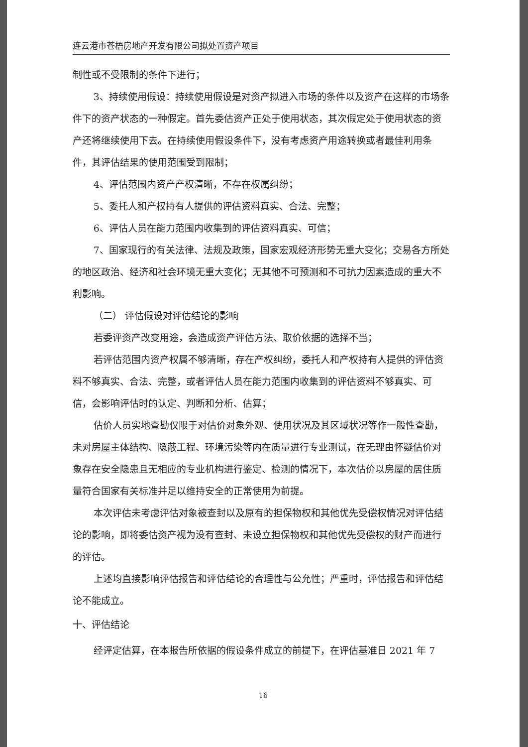连云港市苍梧房地产开发有限公司拟处置资产项目
制性或不受限制的条件下进行；
3、持续使用假设：持续使用假设是对资产拟进入市场的条件以及资产在这样的市场条件下的资产状态的一种假定。首先委估资产正处于使用状态，其次假定处于使用状态的资产还将继续使用下去。在持续使用假设条件下，没有考虑资产用途转换或者最佳利用条件，其评估结果的使用范围受到限制；
4、评估范围内资产产权清晰，不存在权属纠纷；
5、委托人和产权持有人提供的评估资料真实、合法、完整；
6、评估人员在能力范围内收集到的评估资料真实、可信；
7、国家现行的有关法律、法规及政策，国家宏观经济形势无重大变化；交易各方所处的地区政治、经济和社会环境无重大变化；无其他不可预测和不可抗力因素造成的重大不利影响。
（二） 评估假设对评估结论的影响
若委评资产改变用途，会造成资产评估方法、取价依据的选择不当；
若评估范围内资产权属不够清晰，存在产权纠纷，委托人和产权持有人提供的评估资料不够真实、合法、完整，或者评估人员在能力范围内收集到的评估资料不够真实、可信，会影响评估时的认定、判断和分析、估算；
估价人员实地查勘仅限于对估价对象外观、使用状况及其区域状况等作一般性查勘，未对房屋主体结构、隐蔽工程、环境污染等内在质量进行专业测试，在无理由怀疑估价对象存在安全隐患且无相应的专业机构进行鉴定、检测的情况下，本次估价以房屋的居住质量符合国家有关标准并足以维持安全的正常使用为前提。
本次评估未考虑评估对象被查封以及原有的担保物权和其他优先受偿权情况对评估结论的影响，即将委估资产视为没有查封、未设立担保物权和其他优先受偿权的财产而进行的评估。
上述均直接影响评估报告和评估结论的合理性与公允性；严重时，评估报告和评估结论不能成立。
十、评估结论
经评定估算，在本报告所依据的假设条件成立的前提下，在评估基准日 2021 年 7
16